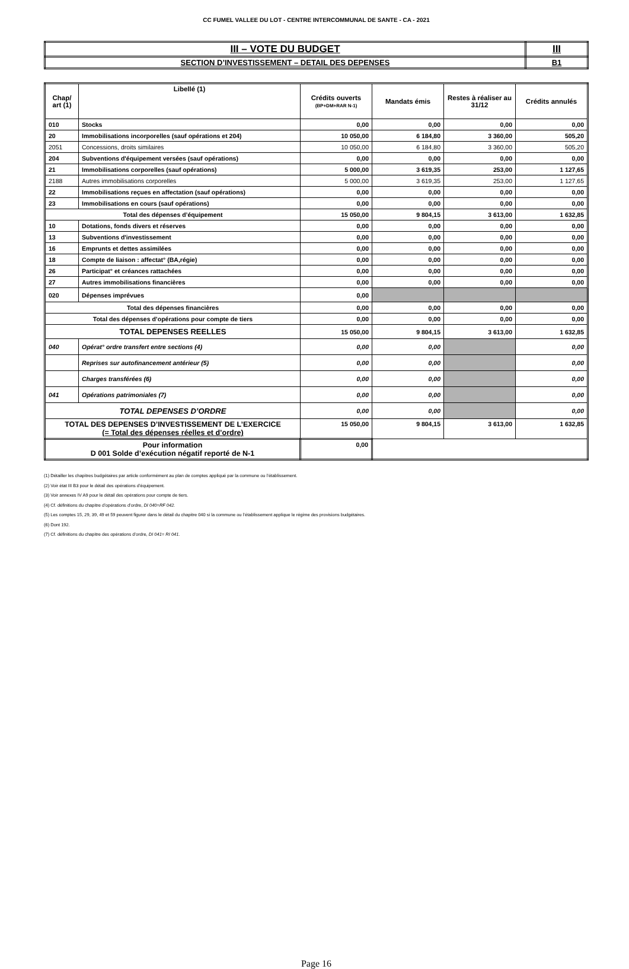CC FUMEL VALLEE DU LOT - CENTRE INTERCOMMUNAL DE SANTE - CA - 2021
| III – VOTE DU BUDGET | III |
| SECTION D’INVESTISSEMENT – DETAIL DES DEPENSES | B1 |
| Chap/ art (1) | Libellé (1) | Crédits ouverts (BP+DM+RAR N-1) | Mandats émis | Restes à réaliser au 31/12 | Crédits annulés |
| --- | --- | --- | --- | --- | --- |
| 010 | Stocks | 0,00 | 0,00 | 0,00 | 0,00 |
| 20 | Immobilisations incorporelles (sauf opérations et 204) | 10 050,00 | 6 184,80 | 3 360,00 | 505,20 |
| 2051 | Concessions, droits similaires | 10 050,00 | 6 184,80 | 3 360,00 | 505,20 |
| 204 | Subventions d'équipement versées (sauf opérations) | 0,00 | 0,00 | 0,00 | 0,00 |
| 21 | Immobilisations corporelles (sauf opérations) | 5 000,00 | 3 619,35 | 253,00 | 1 127,65 |
| 2188 | Autres immobilisations corporelles | 5 000,00 | 3 619,35 | 253,00 | 1 127,65 |
| 22 | Immobilisations reçues en affectation (sauf opérations) | 0,00 | 0,00 | 0,00 | 0,00 |
| 23 | Immobilisations en cours (sauf opérations) | 0,00 | 0,00 | 0,00 | 0,00 |
| Total des dépenses d’équipement | | 15 050,00 | 9 804,15 | 3 613,00 | 1 632,85 |
| 10 | Dotations, fonds divers et réserves | 0,00 | 0,00 | 0,00 | 0,00 |
| 13 | Subventions d'investissement | 0,00 | 0,00 | 0,00 | 0,00 |
| 16 | Emprunts et dettes assimilées | 0,00 | 0,00 | 0,00 | 0,00 |
| 18 | Compte de liaison : affectat° (BA,régie) | 0,00 | 0,00 | 0,00 | 0,00 |
| 26 | Participat° et créances rattachées | 0,00 | 0,00 | 0,00 | 0,00 |
| 27 | Autres immobilisations financières | 0,00 | 0,00 | 0,00 | 0,00 |
| 020 | Dépenses imprévues | 0,00 | | | |
| Total des dépenses financières | | 0,00 | 0,00 | 0,00 | 0,00 |
| Total des dépenses d’opérations pour compte de tiers | | 0,00 | 0,00 | 0,00 | 0,00 |
| TOTAL DEPENSES REELLES | | 15 050,00 | 9 804,15 | 3 613,00 | 1 632,85 |
| 040 | Opérat° ordre transfert entre sections (4) | 0,00 | 0,00 | | 0,00 |
| | Reprises sur autofinancement antérieur (5) | 0,00 | 0,00 | | 0,00 |
| | Charges transférées (6) | 0,00 | 0,00 | | 0,00 |
| 041 | Opérations patrimoniales (7) | 0,00 | 0,00 | | 0,00 |
| TOTAL DEPENSES D’ORDRE | | 0,00 | 0,00 | | 0,00 |
| TOTAL DES DEPENSES D’INVESTISSEMENT DE L’EXERCICE (= Total des dépenses réelles et d’ordre) | | 15 050,00 | 9 804,15 | 3 613,00 | 1 632,85 |
| Pour information D 001 Solde d’exécution négatif reporté de N-1 | | 0,00 | | | |
(1) Détailler les chapitres budgétaires par article conformément au plan de comptes appliqué par la commune ou l’établissement.
(2) Voir état III B3 pour le détail des opérations d’équipement.
(3) Voir annexes IV A9 pour le détail des opérations pour compte de tiers.
(4) Cf. définitions du chapitre d’opérations d’ordre, DI 040=RF 042.
(5) Les comptes 15, 29, 39, 49 et 59 peuvent figurer dans le détail du chapitre 040 si la commune ou l’établissement applique le régime des provisions budgétaires.
(6) Dont 192.
(7) Cf. définitions du chapitre des opérations d’ordre, DI 041= RI 041.
Page 16